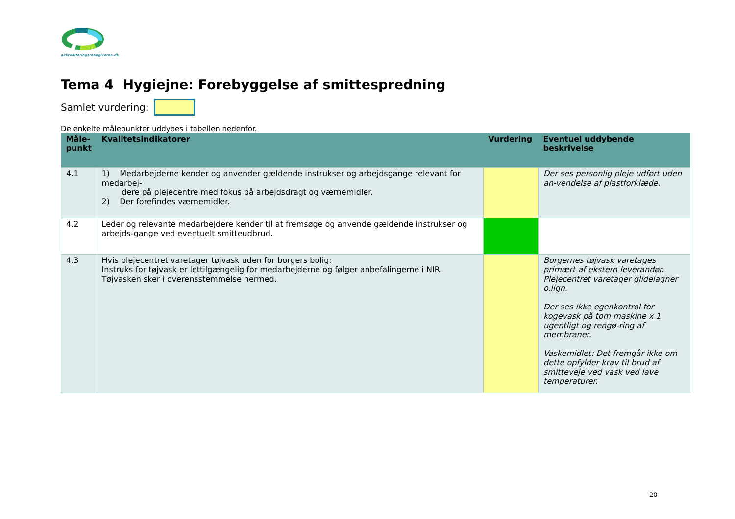akkrediteringsraadgiverne.dk
Tema 4 Hygiejne: Forebyggelse af smittespredning
Samlet vurdering:
De enkelte målepunkter uddybes i tabellen nedenfor.
| Måle- punkt | Kvalitetsindikatorer | Vurdering | Eventuel uddybende beskrivelse |
| --- | --- | --- | --- |
| 4.1 | 1) Medarbejderne kender og anvender gældende instrukser og arbejdsgange relevant for medarbej- dere på plejecentre med fokus på arbejdsdragt og værnemidler. 2) Der forefindes værnemidler. | | Der ses personlig pleje udført uden an-vendelse af plastforklæde. |
| 4.2 | Leder og relevante medarbejdere kender til at fremsøge og anvende gældende instrukser og arbejds-gange ved eventuelt smitteudbrud. | | |
| 4.3 | Hvis plejecentret varetager tøjvask uden for borgers bolig: Instruks for tøjvask er lettilgængelig for medarbejderne og følger anbefalingerne i NIR. Tøjvasken sker i overensstemmelse hermed. | | Borgernes tøjvask varetages primært af ekstern leverandør. Plejecentret varetager glidelagner o.lign. Der ses ikke egenkontrol for kogevask på tom maskine x 1 ugentligt og rengø-ring af membraner. Vaskemidlet: Det fremgår ikke om dette opfylder krav til brud af smitteveje ved vask ved lave temperaturer. |
20